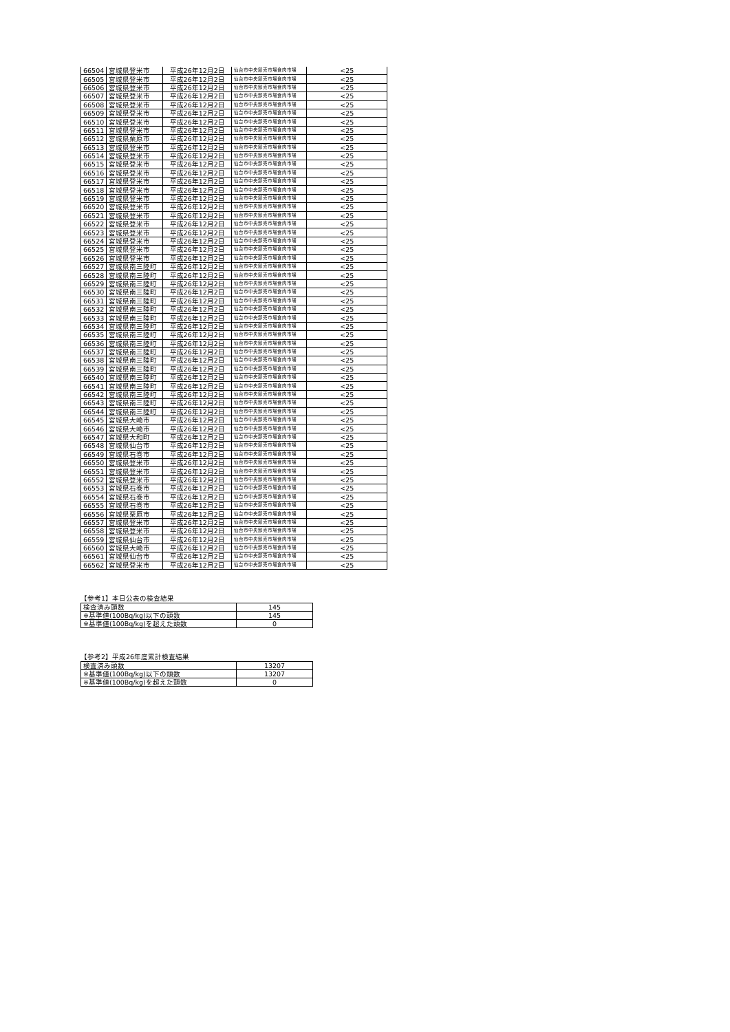| 66504 | 宮城県登米市 | 平成26年12月2日 | 仙台市中央卸売市場食肉市場 | <25 |
| 66505 | 宮城県登米市 | 平成26年12月2日 | 仙台市中央卸売市場食肉市場 | <25 |
| 66506 | 宮城県登米市 | 平成26年12月2日 | 仙台市中央卸売市場食肉市場 | <25 |
| 66507 | 宮城県登米市 | 平成26年12月2日 | 仙台市中央卸売市場食肉市場 | <25 |
| 66508 | 宮城県登米市 | 平成26年12月2日 | 仙台市中央卸売市場食肉市場 | <25 |
| 66509 | 宮城県登米市 | 平成26年12月2日 | 仙台市中央卸売市場食肉市場 | <25 |
| 66510 | 宮城県登米市 | 平成26年12月2日 | 仙台市中央卸売市場食肉市場 | <25 |
| 66511 | 宮城県登米市 | 平成26年12月2日 | 仙台市中央卸売市場食肉市場 | <25 |
| 66512 | 宮城県栗原市 | 平成26年12月2日 | 仙台市中央卸売市場食肉市場 | <25 |
| 66513 | 宮城県登米市 | 平成26年12月2日 | 仙台市中央卸売市場食肉市場 | <25 |
| 66514 | 宮城県登米市 | 平成26年12月2日 | 仙台市中央卸売市場食肉市場 | <25 |
| 66515 | 宮城県登米市 | 平成26年12月2日 | 仙台市中央卸売市場食肉市場 | <25 |
| 66516 | 宮城県登米市 | 平成26年12月2日 | 仙台市中央卸売市場食肉市場 | <25 |
| 66517 | 宮城県登米市 | 平成26年12月2日 | 仙台市中央卸売市場食肉市場 | <25 |
| 66518 | 宮城県登米市 | 平成26年12月2日 | 仙台市中央卸売市場食肉市場 | <25 |
| 66519 | 宮城県登米市 | 平成26年12月2日 | 仙台市中央卸売市場食肉市場 | <25 |
| 66520 | 宮城県登米市 | 平成26年12月2日 | 仙台市中央卸売市場食肉市場 | <25 |
| 66521 | 宮城県登米市 | 平成26年12月2日 | 仙台市中央卸売市場食肉市場 | <25 |
| 66522 | 宮城県登米市 | 平成26年12月2日 | 仙台市中央卸売市場食肉市場 | <25 |
| 66523 | 宮城県登米市 | 平成26年12月2日 | 仙台市中央卸売市場食肉市場 | <25 |
| 66524 | 宮城県登米市 | 平成26年12月2日 | 仙台市中央卸売市場食肉市場 | <25 |
| 66525 | 宮城県登米市 | 平成26年12月2日 | 仙台市中央卸売市場食肉市場 | <25 |
| 66526 | 宮城県登米市 | 平成26年12月2日 | 仙台市中央卸売市場食肉市場 | <25 |
| 66527 | 宮城県南三陸町 | 平成26年12月2日 | 仙台市中央卸売市場食肉市場 | <25 |
| 66528 | 宮城県南三陸町 | 平成26年12月2日 | 仙台市中央卸売市場食肉市場 | <25 |
| 66529 | 宮城県南三陸町 | 平成26年12月2日 | 仙台市中央卸売市場食肉市場 | <25 |
| 66530 | 宮城県南三陸町 | 平成26年12月2日 | 仙台市中央卸売市場食肉市場 | <25 |
| 66531 | 宮城県南三陸町 | 平成26年12月2日 | 仙台市中央卸売市場食肉市場 | <25 |
| 66532 | 宮城県南三陸町 | 平成26年12月2日 | 仙台市中央卸売市場食肉市場 | <25 |
| 66533 | 宮城県南三陸町 | 平成26年12月2日 | 仙台市中央卸売市場食肉市場 | <25 |
| 66534 | 宮城県南三陸町 | 平成26年12月2日 | 仙台市中央卸売市場食肉市場 | <25 |
| 66535 | 宮城県南三陸町 | 平成26年12月2日 | 仙台市中央卸売市場食肉市場 | <25 |
| 66536 | 宮城県南三陸町 | 平成26年12月2日 | 仙台市中央卸売市場食肉市場 | <25 |
| 66537 | 宮城県南三陸町 | 平成26年12月2日 | 仙台市中央卸売市場食肉市場 | <25 |
| 66538 | 宮城県南三陸町 | 平成26年12月2日 | 仙台市中央卸売市場食肉市場 | <25 |
| 66539 | 宮城県南三陸町 | 平成26年12月2日 | 仙台市中央卸売市場食肉市場 | <25 |
| 66540 | 宮城県南三陸町 | 平成26年12月2日 | 仙台市中央卸売市場食肉市場 | <25 |
| 66541 | 宮城県南三陸町 | 平成26年12月2日 | 仙台市中央卸売市場食肉市場 | <25 |
| 66542 | 宮城県南三陸町 | 平成26年12月2日 | 仙台市中央卸売市場食肉市場 | <25 |
| 66543 | 宮城県南三陸町 | 平成26年12月2日 | 仙台市中央卸売市場食肉市場 | <25 |
| 66544 | 宮城県南三陸町 | 平成26年12月2日 | 仙台市中央卸売市場食肉市場 | <25 |
| 66545 | 宮城県大崎市 | 平成26年12月2日 | 仙台市中央卸売市場食肉市場 | <25 |
| 66546 | 宮城県大崎市 | 平成26年12月2日 | 仙台市中央卸売市場食肉市場 | <25 |
| 66547 | 宮城県大和町 | 平成26年12月2日 | 仙台市中央卸売市場食肉市場 | <25 |
| 66548 | 宮城県仙台市 | 平成26年12月2日 | 仙台市中央卸売市場食肉市場 | <25 |
| 66549 | 宮城県石巻市 | 平成26年12月2日 | 仙台市中央卸売市場食肉市場 | <25 |
| 66550 | 宮城県登米市 | 平成26年12月2日 | 仙台市中央卸売市場食肉市場 | <25 |
| 66551 | 宮城県登米市 | 平成26年12月2日 | 仙台市中央卸売市場食肉市場 | <25 |
| 66552 | 宮城県登米市 | 平成26年12月2日 | 仙台市中央卸売市場食肉市場 | <25 |
| 66553 | 宮城県石巻市 | 平成26年12月2日 | 仙台市中央卸売市場食肉市場 | <25 |
| 66554 | 宮城県石巻市 | 平成26年12月2日 | 仙台市中央卸売市場食肉市場 | <25 |
| 66555 | 宮城県石巻市 | 平成26年12月2日 | 仙台市中央卸売市場食肉市場 | <25 |
| 66556 | 宮城県栗原市 | 平成26年12月2日 | 仙台市中央卸売市場食肉市場 | <25 |
| 66557 | 宮城県登米市 | 平成26年12月2日 | 仙台市中央卸売市場食肉市場 | <25 |
| 66558 | 宮城県登米市 | 平成26年12月2日 | 仙台市中央卸売市場食肉市場 | <25 |
| 66559 | 宮城県仙台市 | 平成26年12月2日 | 仙台市中央卸売市場食肉市場 | <25 |
| 66560 | 宮城県大崎市 | 平成26年12月2日 | 仙台市中央卸売市場食肉市場 | <25 |
| 66561 | 宮城県仙台市 | 平成26年12月2日 | 仙台市中央卸売市場食肉市場 | <25 |
| 66562 | 宮城県登米市 | 平成26年12月2日 | 仙台市中央卸売市場食肉市場 | <25 |
【参考1】本日公表の検査結果
| 検査済み頭数 | 145 |
| ※基準値(100Bq/kg)以下の頭数 | 145 |
| ※基準値(100Bq/kg)を超えた頭数 | 0 |
【参考2】平成26年度累計検査結果
| 検査済み頭数 | 13207 |
| ※基準値(100Bq/kg)以下の頭数 | 13207 |
| ※基準値(100Bq/kg)を超えた頭数 | 0 |